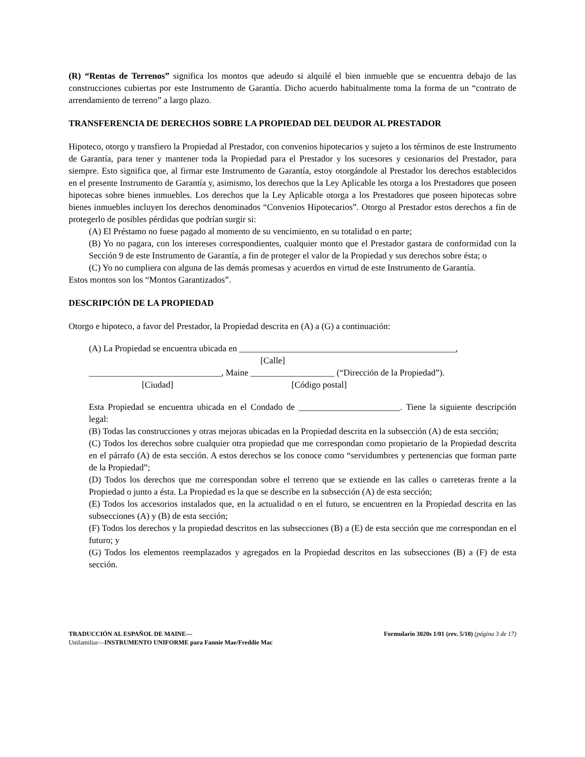(R) “Rentas de Terrenos” significa los montos que adeudo si alquilé el bien inmueble que se encuentra debajo de las construcciones cubiertas por este Instrumento de Garantía. Dicho acuerdo habitualmente toma la forma de un “contrato de arrendamiento de terreno” a largo plazo.
TRANSFERENCIA DE DERECHOS SOBRE LA PROPIEDAD DEL DEUDOR AL PRESTADOR
Hipoteco, otorgo y transfiero la Propiedad al Prestador, con convenios hipotecarios y sujeto a los términos de este Instrumento de Garantía, para tener y mantener toda la Propiedad para el Prestador y los sucesores y cesionarios del Prestador, para siempre. Esto significa que, al firmar este Instrumento de Garantía, estoy otorgándole al Prestador los derechos establecidos en el presente Instrumento de Garantía y, asimismo, los derechos que la Ley Aplicable les otorga a los Prestadores que poseen hipotecas sobre bienes inmuebles. Los derechos que la Ley Aplicable otorga a los Prestadores que poseen hipotecas sobre bienes inmuebles incluyen los derechos denominados “Convenios Hipotecarios”. Otorgo al Prestador estos derechos a fin de protegerlo de posibles pérdidas que podrían surgir si:
(A) El Préstamo no fuese pagado al momento de su vencimiento, en su totalidad o en parte;
(B) Yo no pagara, con los intereses correspondientes, cualquier monto que el Prestador gastara de conformidad con la Sección 9 de este Instrumento de Garantía, a fin de proteger el valor de la Propiedad y sus derechos sobre ésta; o
(C) Yo no cumpliera con alguna de las demás promesas y acuerdos en virtud de este Instrumento de Garantía.
Estos montos son los “Montos Garantizados”.
DESCRIPCIÓN DE LA PROPIEDAD
Otorgo e hipoteco, a favor del Prestador, la Propiedad descrita en (A) a (G) a continuación:
(A) La Propiedad se encuentra ubicada en _________________________________________________,
[Calle]
______________________________, Maine ___________________ (“Dirección de la Propiedad”).
[Ciudad] [Código postal]
Esta Propiedad se encuentra ubicada en el Condado de _______________________. Tiene la siguiente descripción legal:
(B) Todas las construcciones y otras mejoras ubicadas en la Propiedad descrita en la subsección (A) de esta sección;
(C) Todos los derechos sobre cualquier otra propiedad que me correspondan como propietario de la Propiedad descrita en el párrafo (A) de esta sección. A estos derechos se los conoce como “servidumbres y pertenencias que forman parte de la Propiedad”;
(D) Todos los derechos que me correspondan sobre el terreno que se extiende en las calles o carreteras frente a la Propiedad o junto a ésta. La Propiedad es la que se describe en la subsección (A) de esta sección;
(E) Todos los accesorios instalados que, en la actualidad o en el futuro, se encuentren en la Propiedad descrita en las subsecciones (A) y (B) de esta sección;
(F) Todos los derechos y la propiedad descritos en las subsecciones (B) a (E) de esta sección que me correspondan en el futuro; y
(G) Todos los elementos reemplazados y agregados en la Propiedad descritos en las subsecciones (B) a (F) de esta sección.
TRADUCCIÓN AL ESPAÑOL DE MAINE—
Unifamiliar—INSTRUMENTO UNIFORME para Fannie Mae/Freddie Mac
Formulario 3020s 1/01 (rev. 5/10) (página 3 de 17)